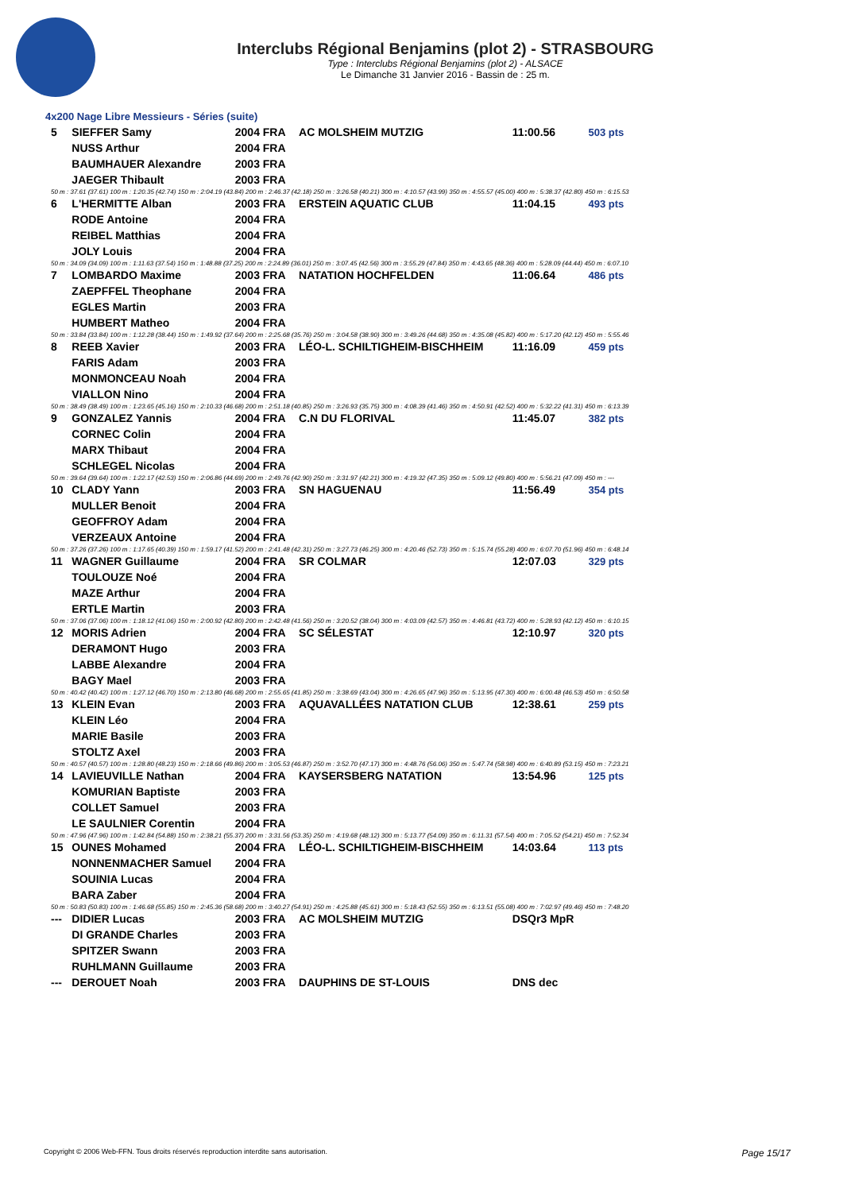Interclubs Régional Benjamins (plot 2) - STRASBOURG
Type : Interclubs Régional Benjamins (plot 2) - ALSACE
Le Dimanche 31 Janvier 2016 - Bassin de : 25 m.
4x200 Nage Libre Messieurs - Séries (suite)
| 5 | SIEFFER Samy | 2004 FRA | AC MOLSHEIM MUTZIG | 11:00.56 | 503 pts |
| | NUSS Arthur | 2004 FRA | | | |
| | BAUMHAUER Alexandre | 2003 FRA | | | |
| | JAEGER Thibault | 2003 FRA | | | |
| 50 m : 37.61 (37.61) 100 m : 1:20.35 (42.74) 150 m : 2:04.19 (43.84) 200 m : 2:46.37 (42.18) 250 m : 3:26.58 (40.21) 300 m : 4:10.57 (43.99) 350 m : 4:55.57 (45.00) 400 m : 5:38.37 (42.80) 450 m : 6:15.53 | | | | | |
| 6 | L'HERMITTE Alban | 2003 FRA | ERSTEIN AQUATIC CLUB | 11:04.15 | 493 pts |
| | RODE Antoine | 2004 FRA | | | |
| | REIBEL Matthias | 2004 FRA | | | |
| | JOLY Louis | 2004 FRA | | | |
| 50 m : 34.09 (34.09) 100 m : 1:11.63 (37.54) 150 m : 1:48.88 (37.25) 200 m : 2:24.89 (36.01) 250 m : 3:07.45 (42.56) 300 m : 3:55.29 (47.84) 350 m : 4:43.65 (48.36) 400 m : 5:28.09 (44.44) 450 m : 6:07.10 | | | | | |
| 7 | LOMBARDO Maxime | 2003 FRA | NATATION HOCHFELDEN | 11:06.64 | 486 pts |
| | ZAEPFFEL Theophane | 2004 FRA | | | |
| | EGLES Martin | 2003 FRA | | | |
| | HUMBERT Matheo | 2004 FRA | | | |
| 50 m : 33.84 (33.84) 100 m : 1:12.28 (38.44) 150 m : 1:49.92 (37.64) 200 m : 2:25.68 (35.76) 250 m : 3:04.58 (38.90) 300 m : 3:49.26 (44.68) 350 m : 4:35.08 (45.82) 400 m : 5:17.20 (42.12) 450 m : 5:55.46 | | | | | |
| 8 | REEB Xavier | 2003 FRA | LÉO-L. SCHILTIGHEIM-BISCHHEIM | 11:16.09 | 459 pts |
| | FARIS Adam | 2003 FRA | | | |
| | MONMONCEAU Noah | 2004 FRA | | | |
| | VIALLON Nino | 2004 FRA | | | |
| 50 m : 38.49 (38.49) 100 m : 1:23.65 (45.16) 150 m : 2:10.33 (46.68) 200 m : 2:51.18 (40.85) 250 m : 3:26.93 (35.75) 300 m : 4:08.39 (41.46) 350 m : 4:50.91 (42.52) 400 m : 5:32.22 (41.31) 450 m : 6:13.39 | | | | | |
| 9 | GONZALEZ Yannis | 2004 FRA | C.N DU FLORIVAL | 11:45.07 | 382 pts |
| | CORNEC Colin | 2004 FRA | | | |
| | MARX Thibaut | 2004 FRA | | | |
| | SCHLEGEL Nicolas | 2004 FRA | | | |
| 50 m : 39.64 (39.64) 100 m : 1:22.17 (42.53) 150 m : 2:06.86 (44.69) 200 m : 2:49.76 (42.90) 250 m : 3:31.97 (42.21) 300 m : 4:19.32 (47.35) 350 m : 5:09.12 (49.80) 400 m : 5:56.21 (47.09) 450 m : --- | | | | | |
| 10 | CLADY Yann | 2003 FRA | SN HAGUENAU | 11:56.49 | 354 pts |
| | MULLER Benoit | 2004 FRA | | | |
| | GEOFFROY Adam | 2004 FRA | | | |
| | VERZEAUX Antoine | 2004 FRA | | | |
| 50 m : 37.26 (37.26) 100 m : 1:17.65 (40.39) 150 m : 1:59.17 (41.52) 200 m : 2:41.48 (42.31) 250 m : 3:27.73 (46.25) 300 m : 4:20.46 (52.73) 350 m : 5:15.74 (55.28) 400 m : 6:07.70 (51.96) 450 m : 6:48.14 | | | | | |
| 11 | WAGNER Guillaume | 2004 FRA | SR COLMAR | 12:07.03 | 329 pts |
| | TOULOUZE Noé | 2004 FRA | | | |
| | MAZE Arthur | 2004 FRA | | | |
| | ERTLE Martin | 2003 FRA | | | |
| 50 m : 37.06 (37.06) 100 m : 1:18.12 (41.06) 150 m : 2:00.92 (42.80) 200 m : 2:42.48 (41.56) 250 m : 3:20.52 (38.04) 300 m : 4:03.09 (42.57) 350 m : 4:46.81 (43.72) 400 m : 5:28.93 (42.12) 450 m : 6:10.15 | | | | | |
| 12 | MORIS Adrien | 2004 FRA | SC SÉLESTAT | 12:10.97 | 320 pts |
| | DERAMONT Hugo | 2003 FRA | | | |
| | LABBE Alexandre | 2004 FRA | | | |
| | BAGY Mael | 2003 FRA | | | |
| 50 m : 40.42 (40.42) 100 m : 1:27.12 (46.70) 150 m : 2:13.80 (46.68) 200 m : 2:55.65 (41.85) 250 m : 3:38.69 (43.04) 300 m : 4:26.65 (47.96) 350 m : 5:13.95 (47.30) 400 m : 6:00.48 (46.53) 450 m : 6:50.58 | | | | | |
| 13 | KLEIN Evan | 2003 FRA | AQUAVALLÉES NATATION CLUB | 12:38.61 | 259 pts |
| | KLEIN Léo | 2004 FRA | | | |
| | MARIE Basile | 2003 FRA | | | |
| | STOLTZ Axel | 2003 FRA | | | |
| 50 m : 40.57 (40.57) 100 m : 1:28.80 (48.23) 150 m : 2:18.66 (49.86) 200 m : 3:05.53 (46.87) 250 m : 3:52.70 (47.17) 300 m : 4:48.76 (56.06) 350 m : 5:47.74 (58.98) 400 m : 6:40.89 (53.15) 450 m : 7:23.21 | | | | | |
| 14 | LAVIEUVILLE Nathan | 2004 FRA | KAYSERSBERG NATATION | 13:54.96 | 125 pts |
| | KOMURIAN Baptiste | 2003 FRA | | | |
| | COLLET Samuel | 2003 FRA | | | |
| | LE SAULNIER Corentin | 2004 FRA | | | |
| 50 m : 47.96 (47.96) 100 m : 1:42.84 (54.88) 150 m : 2:38.21 (55.37) 200 m : 3:31.56 (53.35) 250 m : 4:19.68 (48.12) 300 m : 5:13.77 (54.09) 350 m : 6:11.31 (57.54) 400 m : 7:05.52 (54.21) 450 m : 7:52.34 | | | | | |
| 15 | OUNES Mohamed | 2004 FRA | LÉO-L. SCHILTIGHEIM-BISCHHEIM | 14:03.64 | 113 pts |
| | NONNENMACHER Samuel | 2004 FRA | | | |
| | SOUINIA Lucas | 2004 FRA | | | |
| | BARA Zaber | 2004 FRA | | | |
| 50 m : 50.83 (50.83) 100 m : 1:46.68 (55.85) 150 m : 2:45.36 (58.68) 200 m : 3:40.27 (54.91) 250 m : 4:25.88 (45.61) 300 m : 5:18.43 (52.55) 350 m : 6:13.51 (55.08) 400 m : 7:02.97 (49.46) 450 m : 7:48.20 | | | | | |
| --- | DIDIER Lucas | 2003 FRA | AC MOLSHEIM MUTZIG | DSQr3 MpR | |
| | DI GRANDE Charles | 2003 FRA | | | |
| | SPITZER Swann | 2003 FRA | | | |
| | RUHLMANN Guillaume | 2003 FRA | | | |
| --- | DEROUET Noah | 2003 FRA | DAUPHINS DE ST-LOUIS | DNS dec | |
Copyright © 2006 Web-FFN. Tous droits réservés reproduction interdite sans autorisation. Page 15/17